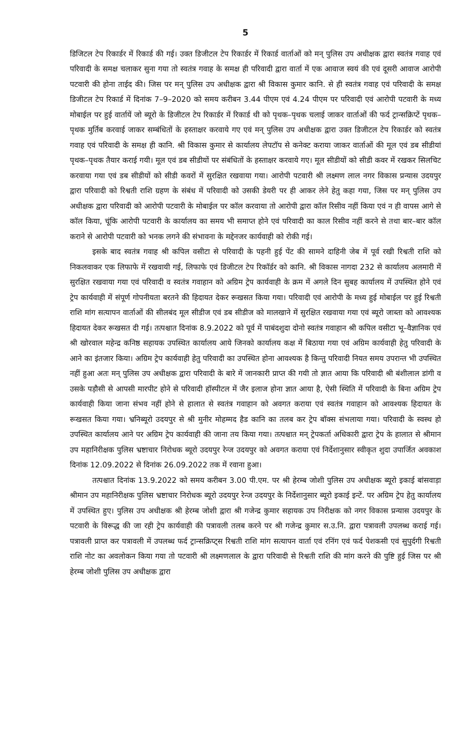5
डिजिटल टेप रिकार्डर में रिकार्ड की गई। उक्त डिजीटल टेप रिकार्डर में रिकार्ड वार्ताओं को मन् पुलिस उप अधीक्षक द्वारा स्वतंत्र गवाह एवं परिवादी के समक्ष चलाकर सुना गया तो स्वतंत्र गवाह के समक्ष ही परिवादी द्वारा वार्ता में एक आवाज स्वयं की एवं दूसरी आवाज आरोपी पटवारी की होना ताईद की। जिस पर मन् पुलिस उप अधीक्षक द्वारा श्री विकास कुमार कानि. से ही स्वतंत्र गवाह एवं परिवादी के समक्ष डिजीटल टेप रिकार्ड में दिनांक 7–9–2020 को समय करीबन 3.44 पीएम एवं 4.24 पीएम पर परिवादी एवं आरोपी पटवारी के मध्य मोबाईल पर हुई वार्तायें जो ब्यूरो के डिजीटल टेप रिकार्डर में रिकार्ड थी को पृथक–पृथक चलाई जाकर वार्ताओं की फर्द ट्रान्सक्रिप्टें पृथक–पृथक मुर्तिब करवाई जाकर सम्बंधितों के हस्ताक्षर करवाये गए एवं मन् पुलिस उप अधीक्षक द्वारा उक्त डिजीटल टेप रिकार्डर को स्वतंत्र गवाह एवं परिवादी के समक्ष ही कानि. श्री विकास कुमार से कार्यालय लेपटॉप से कनेक्ट कराया जाकर वार्ताओं की मूल एवं डब सीडीयां पृथक–पृथक तैयार कराई गयी। मूल एवं डब सीडीयों पर संबंधितों के हस्ताक्षर करवाये गए। मूल सीडीयों को सीडी कवर में रखकर सिलचिट करवाया गया एवं डब सीडीयों को सीडी कवरों में सुरक्षित रखवाया गया। आरोपी पटवारी श्री लक्ष्मण लाल नगर विकास प्रन्यास उदयपुर द्वारा परिवादी को रिश्वती राशि ग्रहण के संबंध में परिवादी को उसकी डेयरी पर ही आकर लेने हेतु कहा गया, जिस पर मन् पुलिस उप अधीक्षक द्वारा परिवादी को आरोपी पटवारी के मोबाईल पर कॉल करवाया तो आरोपी द्वारा कॉल रिसीव नहीं किया एवं न ही वापस आगे से कॉल किया, चूंकि आरोपी पटवारी के कार्यालय का समय भी समाप्त होने एवं परिवादी का काल रिसीव नहीं करने से तथा बार–बार कॉल कराने से आरोपी पटवारी को भनक लगने की संभावना के मद्देनजर कार्यवाही को रोकी गई।
इसके बाद स्वतंत्र गवाह श्री कपिल वसीटा से परिवादी के पहनी हुई पेंट की सामने दाहिनी जेब में पूर्व रखी रिश्वती राशि को निकलवाकर एक लिफाफे में रखवायी गई, लिफाफे एवं डिजीटल टेप रिकॉर्डर को कानि. श्री विकास नागदा 232 से कार्यालय अलमारी में सुरक्षित रखवाया गया एवं परिवादी व स्वतंत्र गवाहान को अग्रिम ट्रेप कार्यवाही के क्रम में अगले दिन सुबह कार्यालय में उपस्थित होने एवं ट्रेप कार्यवाही में संपूर्ण गोपनीयता बरतने की हिदायत देकर रूखसत किया गया। परिवादी एवं आरोपी के मध्य हुई मोबाईल पर हुई रिश्वती राशि मांग सत्यापन वार्ताओं की सीलबंद मूल सीडीज एवं डब सीडीज को मालखाने में सुरक्षित रखवाया गया एवं ब्यूरो जाब्ता को आवश्यक हिदायत देकर रूखसत दी गई। तत्पश्चात दिनांक 8.9.2022 को पूर्व में पाबंदशुदा दोनो स्वतंत्र गवाहान श्री कपिल वसीटा भू–वैज्ञानिक एवं श्री खोरवाल महेन्द्र कनिष्ठ सहायक उपस्थित कार्यालय आये जिनको कार्यालय कक्ष में बिठाया गया एवं अग्रिम कार्यवाही हेतु परिवादी के आने का इंतजार किया। अग्रिम ट्रेप कार्यवाही हेतु परिवादी का उपस्थित होना आवश्यक है किन्तु परिवादी नियत समय उपरान्त भी उपस्थित नहीं हुआ अतः मन् पुलिस उप अधीक्षक द्वारा परिवादी के बारे में जानकारी प्राप्त की गयी तो ज्ञात आया कि परिवादी श्री बंशीलाल डांगी व उसके पड़ौसी से आपसी मारपीट होने से परिवादी हॉस्पीटल में जैर इलाज होना ज्ञात आया है, ऐसी स्थिति में परिवादी के बिना अग्रिम ट्रेप कार्यवाही किया जाना संभव नहीं होने से हालात से स्वतंत्र गवाहान को अवगत कराया एवं स्वतंत्र गवाहान को आवश्यक हिदायत के रूखसत किया गया। भ्रनिब्यूरो उदयपुर से श्री मुनीर मोहम्मद हैड कानि का तलब कर ट्रेप बॉक्स संभलाया गया। परिवादी के स्वस्थ हो उपस्थित कार्यालय आने पर अग्रिम ट्रेप कार्यवाही की जाना तय किया गया। तत्पश्चात मन् ट्रेपकर्ता अधिकारी द्वारा ट्रेप के हालात से श्रीमान उप महानिरीक्षक पुलिस भ्रष्टाचार निरोधक ब्यूरो उदयपुर रेन्ज उदयपुर को अवगत कराया एवं निर्देशानुसार स्वीकृत शुदा उपार्जित अवकाश दिनांक 12.09.2022 से दिनांक 26.09.2022 तक में रवाना हुआ।
तत्पश्चात दिनांक 13.9.2022 को समय करीबन 3.00 पी.एम. पर श्री हेरम्ब जोशी पुलिस उप अधीक्षक ब्यूरो इकाई बांसवाड़ा श्रीमान उप महानिरीक्षक पुलिस भ्रष्टाचार निरोधक ब्यूरो उदयपुर रेन्ज उदयपुर के निर्देशानुसार ब्यूरो इकाई इन्टें. पर अग्रिम ट्रेप हेतु कार्यालय में उपस्थित हुए। पुलिस उप अधीक्षक श्री हेरम्ब जोशी द्वारा श्री गजेन्द्र कुमार सहायक उप निरीक्षक को नगर विकास प्रन्यास उदयपुर के पटवारी के विरूद्ध की जा रही ट्रेप कार्यवाही की पत्रावली तलब करने पर श्री गजेन्द्र कुमार स.उ.नि. द्वारा पत्रावली उपलब्ध कराई गई। पत्रावली प्राप्त कर पत्रावली में उपलब्ध फर्द ट्रान्सक्रिप्ट्स रिश्वती राशि मांग सत्यापन वार्ता एवं रनिंग एवं फर्द पेशकसी एवं सुपुर्दगी रिश्वती राशि नोट का अवलोकन किया गया तो पटवारी श्री लक्ष्मणलाल के द्वारा परिवादी से रिश्वती राशि की मांग करने की पुष्टि हुई जिस पर श्री हेरम्ब जोशी पुलिस उप अधीक्षक द्वारा